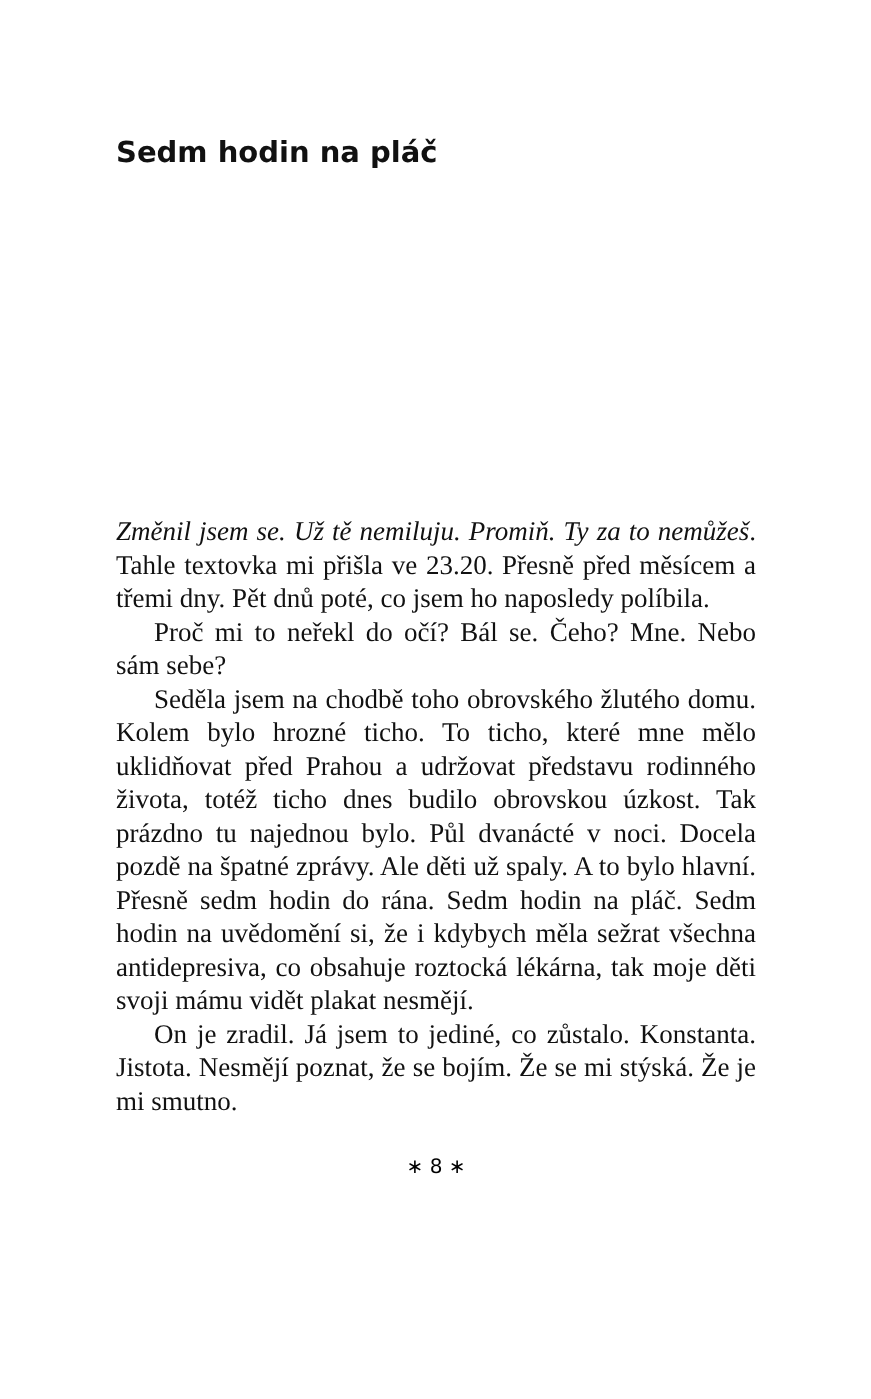Sedm hodin na pláč
Změnil jsem se. Už tě nemiluju. Promiň. Ty za to nemůžeš. Tahle textovka mi přišla ve 23.20. Přesně před měsícem a třemi dny. Pět dnů poté, co jsem ho naposledy políbila.
Proč mi to neřekl do očí? Bál se. Čeho? Mne. Nebo sám sebe?
Seděla jsem na chodbě toho obrovského žlutého domu. Kolem bylo hrozné ticho. To ticho, které mne mělo uklidňovat před Prahou a udržovat představu rodinného života, totéž ticho dnes budilo obrovskou úzkost. Tak prázdno tu najednou bylo. Půl dvanácté v noci. Docela pozdě na špatné zprávy. Ale děti už spaly. A to bylo hlavní. Přesně sedm hodin do rána. Sedm hodin na pláč. Sedm hodin na uvědomění si, že i kdybych měla sežrat všechna antidepresiva, co obsahuje roztocká lékárna, tak moje děti svoji mámu vidět plakat nesmějí.
On je zradil. Já jsem to jediné, co zůstalo. Konstanta. Jistota. Nesmějí poznat, že se bojím. Že se mi stýská. Že je mi smutno.
∗ 8 ∗